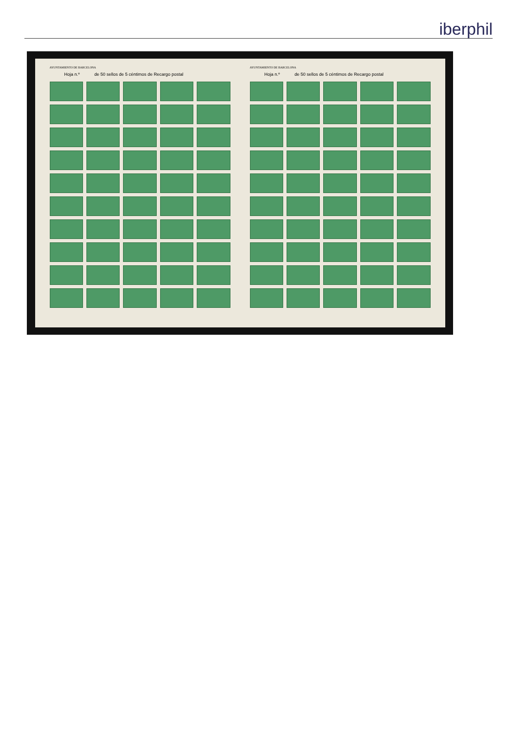iberphil
AYUNTAMIENTO DE BARCELONA
Hoja n.º de 50 sellos de 5 céntimos de Recargo postal
AYUNTAMIENTO DE BARCELONA
Hoja n.º de 50 sellos de 5 céntimos de Recargo postal